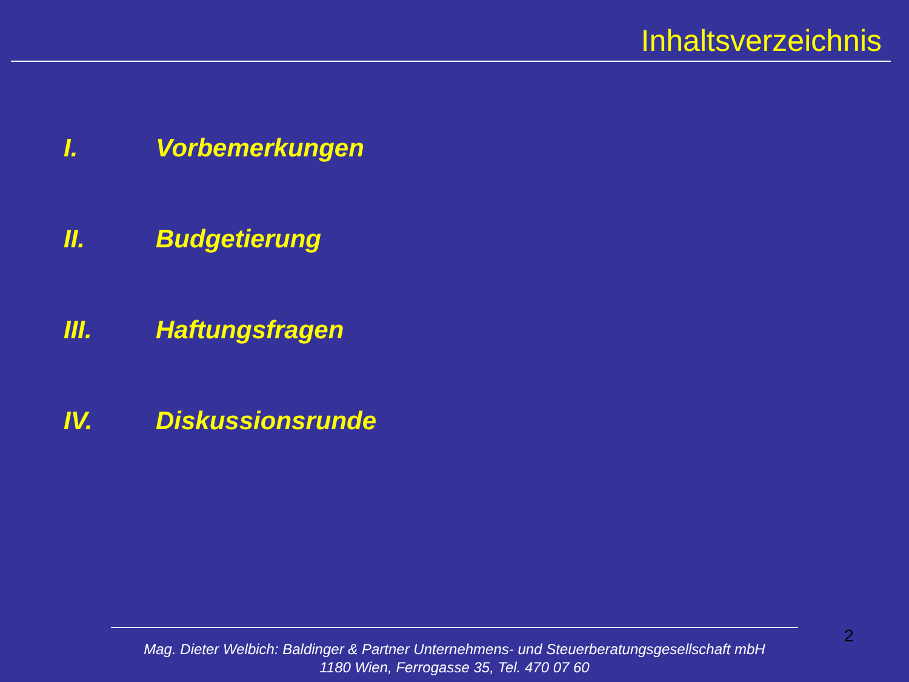Inhaltsverzeichnis
I. Vorbemerkungen
II. Budgetierung
III. Haftungsfragen
IV. Diskussionsrunde
2
Mag. Dieter Welbich: Baldinger & Partner Unternehmens- und Steuerberatungsgesellschaft mbH
1180 Wien, Ferrogasse 35, Tel. 470 07 60